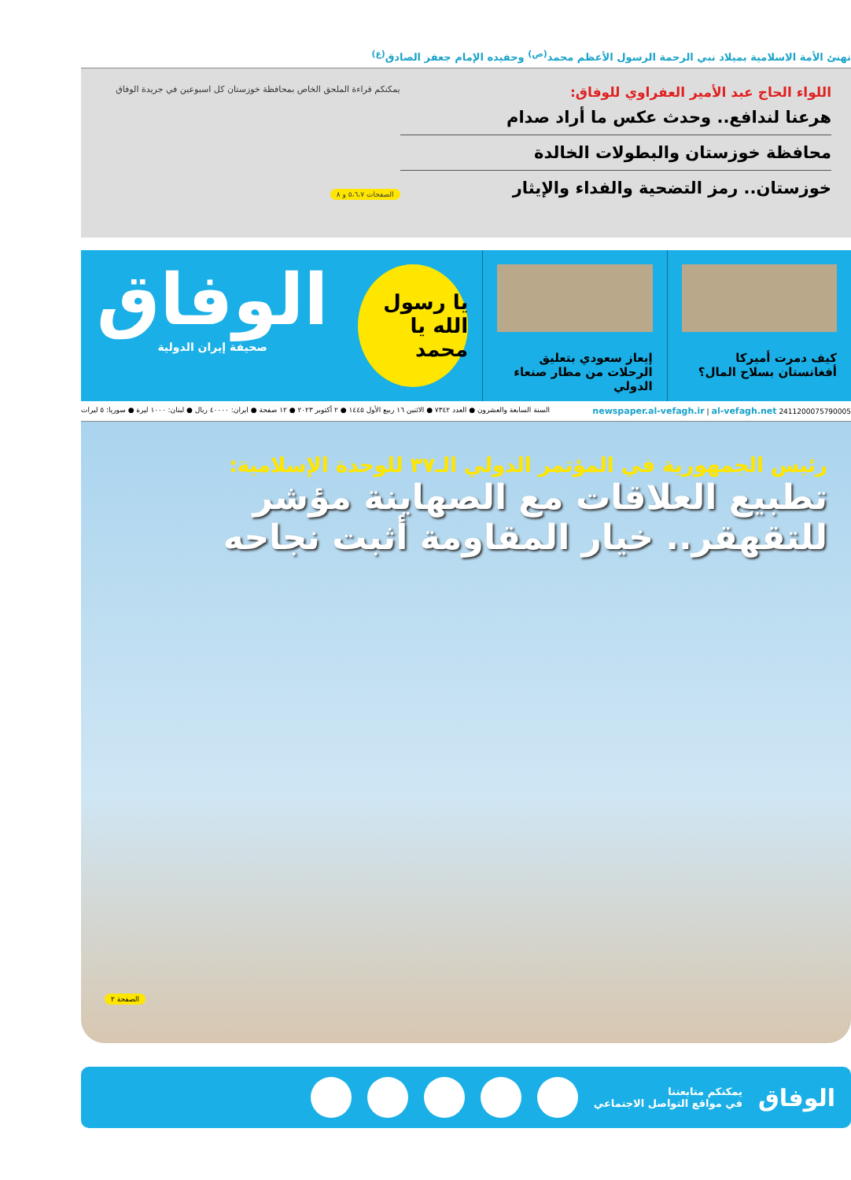نهنئ الأمة الاسلامية بميلاد نبي الرحمة الرسول الأعظم محمد<sup>(ص)</sup> وحفيده الإمام جعفر الصادق<sup>(ع)</sup>
اللواء الحاج عبد الأمير العفراوي للوفاق:
هرعنا لندافع.. وحدث عكس ما أراد صدام
محافظة خوزستان والبطولات الخالدة
خوزستان.. رمز التضحية والفداء والإيثار
يمكنكم قراءة الملحق الخاص بمحافظة خوزستان كل اسبوعين في جريدة الوفاق
الصفحات ٥،٦،٧ و ٨
كيف دمرت أميركا أفغانستان بسلاح المال؟
إيعاز سعودي بتعليق الرحلات من مطار صنعاء الدولي
يا رسول الله يا محمد
الوفاق
صحيفة إيران الدولية
newspaper.al-vefagh.ir | al-vefagh.net 2411200075790005 السنة السابعة والعشرون ● العدد ٧٣٤٢ ● الاثنين ١٦ ربيع الأول ١٤٤٥ ● ٢ أكتوبر ٢٠٢٣ ● ١٢ صفحة ● ايران: ٤٠٠٠٠ ريال ● لبنان: ١٠٠٠ ليرة ● سوريا: ٥ ليرات
رئيس الجمهورية في المؤتمر الدولي الـ٣٧ للوحدة الإسلامية:
تطبيع العلاقات مع الصهاينة مؤشر للتقهقر.. خيار المقاومة أثبت نجاحه
الصفحة ٢
الوفاق يمكنكم متابعتنا
في مواقع التواصل الاجتماعي